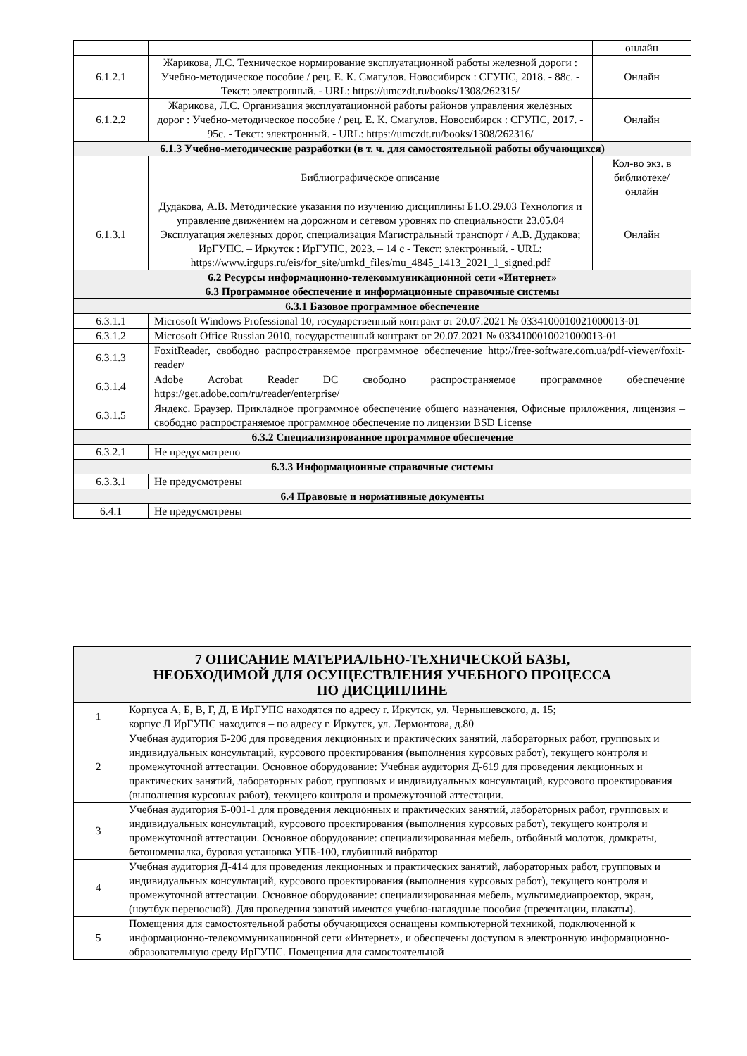| | | онлайн |
| 6.1.2.1 | Жарикова, Л.С. Техническое нормирование эксплуатационной работы железной дороги : Учебно-методическое пособие / рец. Е. К. Смагулов. Новосибирск : СГУПС, 2018. - 88с. - Текст: электронный. - URL: https://umczdt.ru/books/1308/262315/ | Онлайн |
| 6.1.2.2 | Жарикова, Л.С. Организация эксплуатационной работы районов управления железных дорог : Учебно-методическое пособие / рец. Е. К. Смагулов. Новосибирск : СГУПС, 2017. - 95с. - Текст: электронный. - URL: https://umczdt.ru/books/1308/262316/ | Онлайн |
| 6.1.3 Учебно-методические разработки (в т. ч. для самостоятельной работы обучающихся) | | |
| | Библиографическое описание | Кол-во экз. в библиотеке/ онлайн |
| 6.1.3.1 | Дудакова, А.В. Методические указания по изучению дисциплины Б1.О.29.03 Технология и управление движением на дорожном и сетевом уровнях по специальности 23.05.04 Эксплуатация железных дорог, специализация Магистральный транспорт / А.В. Дудакова; ИрГУПС. – Иркутск : ИрГУПС, 2023. – 14 с - Текст: электронный. - URL: https://www.irgups.ru/eis/for_site/umkd_files/mu_4845_1413_2021_1_signed.pdf | Онлайн |
| 6.2 Ресурсы информационно-телекоммуникационной сети «Интернет» 6.3 Программное обеспечение и информационные справочные системы | | |
| 6.3.1 Базовое программное обеспечение | | |
| 6.3.1.1 | Microsoft Windows Professional 10, государственный контракт от 20.07.2021 № 0334100010021000013-01 | |
| 6.3.1.2 | Microsoft Office Russian 2010, государственный контракт от 20.07.2021 № 0334100010021000013-01 | |
| 6.3.1.3 | FoxitReader, свободно распространяемое программное обеспечение http://free-software.com.ua/pdf-viewer/foxit-reader/ | |
| 6.3.1.4 | Adobe Acrobat Reader DC свободно распространяемое программное обеспечение https://get.adobe.com/ru/reader/enterprise/ | |
| 6.3.1.5 | Яндекс. Браузер. Прикладное программное обеспечение общего назначения, Офисные приложения, лицензия – свободно распространяемое программное обеспечение по лицензии BSD License | |
| 6.3.2 Специализированное программное обеспечение | | |
| 6.3.2.1 | Не предусмотрено | |
| 6.3.3 Информационные справочные системы | | |
| 6.3.3.1 | Не предусмотрены | |
| 6.4 Правовые и нормативные документы | | |
| 6.4.1 | Не предусмотрены | |
| 7 ОПИСАНИЕ МАТЕРИАЛЬНО-ТЕХНИЧЕСКОЙ БАЗЫ, НЕОБХОДИМОЙ ДЛЯ ОСУЩЕСТВЛЕНИЯ УЧЕБНОГО ПРОЦЕССА ПО ДИСЦИПЛИНЕ | |
| 1 | Корпуса А, Б, В, Г, Д, Е ИрГУПС находятся по адресу г. Иркутск, ул. Чернышевского, д. 15; корпус Л ИрГУПС находится – по адресу г. Иркутск, ул. Лермонтова, д.80 |
| 2 | Учебная аудитория Б-206 для проведения лекционных и практических занятий, лабораторных работ, групповых и индивидуальных консультаций, курсового проектирования (выполнения курсовых работ), текущего контроля и промежуточной аттестации. Основное оборудование: Учебная аудитория Д-619 для проведения лекционных и практических занятий, лабораторных работ, групповых и индивидуальных консультаций, курсового проектирования (выполнения курсовых работ), текущего контроля и промежуточной аттестации. |
| 3 | Учебная аудитория Б-001-1 для проведения лекционных и практических занятий, лабораторных работ, групповых и индивидуальных консультаций, курсового проектирования (выполнения курсовых работ), текущего контроля и промежуточной аттестации. Основное оборудование: специализированная мебель, отбойный молоток, домкраты, бетономешалка, буровая установка УПБ-100, глубинный вибратор |
| 4 | Учебная аудитория Д-414 для проведения лекционных и практических занятий, лабораторных работ, групповых и индивидуальных консультаций, курсового проектирования (выполнения курсовых работ), текущего контроля и промежуточной аттестации. Основное оборудование: специализированная мебель, мультимедиапроектор, экран, (ноутбук переносной). Для проведения занятий имеются учебно-наглядные пособия (презентации, плакаты). |
| 5 | Помещения для самостоятельной работы обучающихся оснащены компьютерной техникой, подключенной к информационно-телекоммуникационной сети «Интернет», и обеспечены доступом в электронную информационно-образовательную среду ИрГУПС. Помещения для самостоятельной |